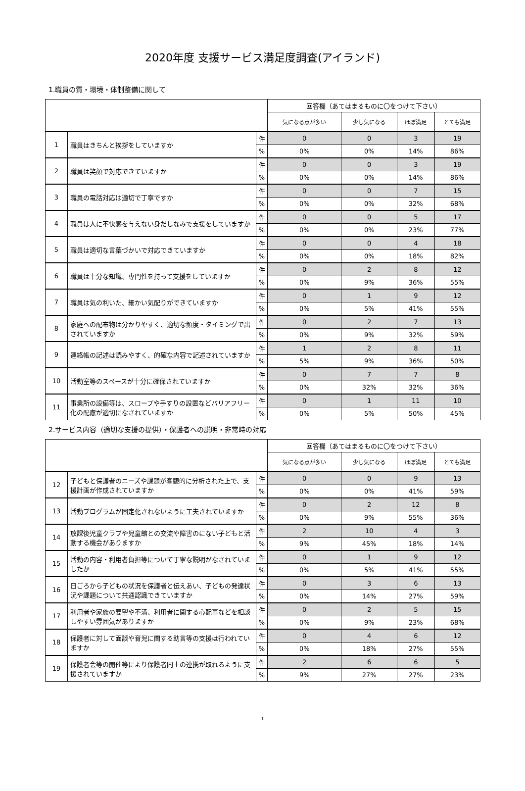2020年度 支援サービス満足度調査(アイランド)
1.職員の質・環境・体制整備に関して
| | | | 回答欄（あてはまるものに〇をつけて下さい） | | | |
| --- | --- | --- | --- | --- | --- | --- |
| | | | 気になる点が多い | 少し気になる | ほぼ満足 | とても満足 |
| 1 | 職員はきちんと挨拶をしていますか | 件 | 0 | 0 | 3 | 19 |
| | | % | 0% | 0% | 14% | 86% |
| 2 | 職員は笑顔で対応できていますか | 件 | 0 | 0 | 3 | 19 |
| | | % | 0% | 0% | 14% | 86% |
| 3 | 職員の電話対応は適切で丁寧ですか | 件 | 0 | 0 | 7 | 15 |
| | | % | 0% | 0% | 32% | 68% |
| 4 | 職員は人に不快感を与えない身だしなみで支援をしていますか | 件 | 0 | 0 | 5 | 17 |
| | | % | 0% | 0% | 23% | 77% |
| 5 | 職員は適切な言葉づかいで対応できていますか | 件 | 0 | 0 | 4 | 18 |
| | | % | 0% | 0% | 18% | 82% |
| 6 | 職員は十分な知識、専門性を持って支援をしていますか | 件 | 0 | 2 | 8 | 12 |
| | | % | 0% | 9% | 36% | 55% |
| 7 | 職員は気の利いた、細かい気配りができていますか | 件 | 0 | 1 | 9 | 12 |
| | | % | 0% | 5% | 41% | 55% |
| 8 | 家庭への配布物は分かりやすく、適切な頻度・タイミングで出されていますか | 件 | 0 | 2 | 7 | 13 |
| | | % | 0% | 9% | 32% | 59% |
| 9 | 連絡帳の記述は読みやすく、的確な内容で記述されていますか | 件 | 1 | 2 | 8 | 11 |
| | | % | 5% | 9% | 36% | 50% |
| 10 | 活動室等のスペースが十分に確保されていますか | 件 | 0 | 7 | 7 | 8 |
| | | % | 0% | 32% | 32% | 36% |
| 11 | 事業所の設備等は、スロープや手すりの設置などバリアフリー化の配慮が適切になされていますか | 件 | 0 | 1 | 11 | 10 |
| | | % | 0% | 5% | 50% | 45% |
2.サービス内容（適切な支援の提供）・保護者への説明・非常時の対応
| | | | 回答欄（あてはまるものに〇をつけて下さい） | | | |
| --- | --- | --- | --- | --- | --- | --- |
| | | | 気になる点が多い | 少し気になる | ほぼ満足 | とても満足 |
| 12 | 子どもと保護者のニーズや課題が客観的に分析された上で、支援計画が作成されていますか | 件 | 0 | 0 | 9 | 13 |
| | | % | 0% | 0% | 41% | 59% |
| 13 | 活動プログラムが固定化されないように工夫されていますか | 件 | 0 | 2 | 12 | 8 |
| | | % | 0% | 9% | 55% | 36% |
| 14 | 放課後児童クラブや児童館との交流や障害のにない子どもと活動する機会がありますか | 件 | 2 | 10 | 4 | 3 |
| | | % | 9% | 45% | 18% | 14% |
| 15 | 活動の内容・利用者負担等について丁寧な説明がなされていましたか | 件 | 0 | 1 | 9 | 12 |
| | | % | 0% | 5% | 41% | 55% |
| 16 | 日ごろから子どもの状況を保護者と伝えあい、子どもの発達状況や課題について共通認識できていますか | 件 | 0 | 3 | 6 | 13 |
| | | % | 0% | 14% | 27% | 59% |
| 17 | 利用者や家族の要望や不満、利用者に関する心配事などを相談しやすい雰囲気がありますか | 件 | 0 | 2 | 5 | 15 |
| | | % | 0% | 9% | 23% | 68% |
| 18 | 保護者に対して面談や育児に関する助言等の支援は行われていますか | 件 | 0 | 4 | 6 | 12 |
| | | % | 0% | 18% | 27% | 55% |
| 19 | 保護者会等の開催等により保護者同士の連携が取れるように支援されていますか | 件 | 2 | 6 | 6 | 5 |
| | | % | 9% | 27% | 27% | 23% |
1